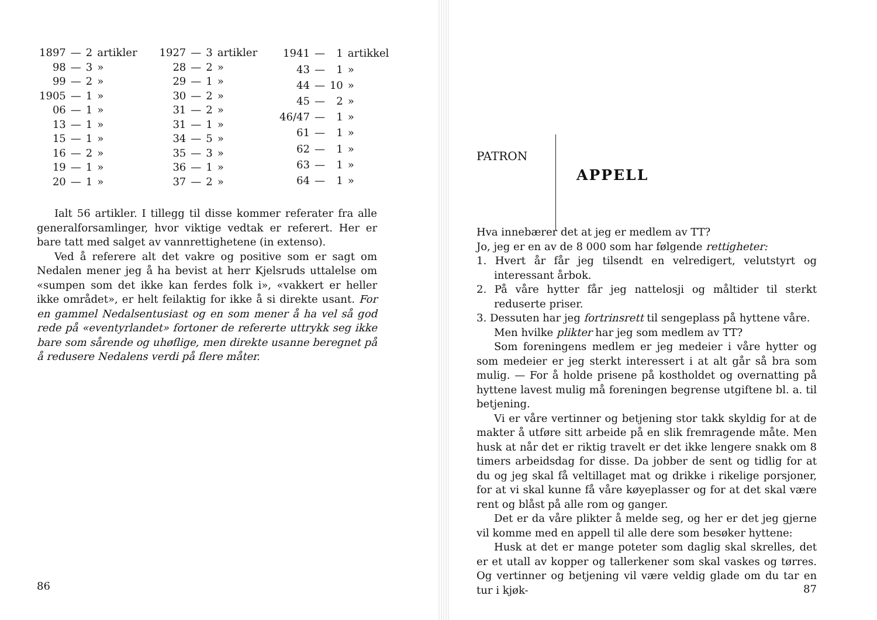| 1897 | — | 2 | artikler |
| 98 | — | 3 | » |
| 99 | — | 2 | » |
| 1905 | — | 1 | » |
| 06 | — | 1 | » |
| 13 | — | 1 | » |
| 15 | — | 1 | » |
| 16 | — | 2 | » |
| 19 | — | 1 | » |
| 20 | — | 1 | » |
| 1927 | — | 3 | artikler |
| 28 | — | 2 | » |
| 29 | — | 1 | » |
| 30 | — | 2 | » |
| 31 | — | 2 | » |
| 31 | — | 1 | » |
| 34 | — | 5 | » |
| 35 | — | 3 | » |
| 36 | — | 1 | » |
| 37 | — | 2 | » |
| 1941 | — | 1 | artikkel |
| 43 | — | 1 | » |
| 44 | — | 10 | » |
| 45 | — | 2 | » |
| 46/47 | — | 1 | » |
| 61 | — | 1 | » |
| 62 | — | 1 | » |
| 63 | — | 1 | » |
| 64 | — | 1 | » |
Ialt 56 artikler. I tillegg til disse kommer referater fra alle generalforsamlinger, hvor viktige vedtak er referert. Her er bare tatt med salget av vannrettighetene (in extenso).
Ved å referere alt det vakre og positive som er sagt om Nedalen mener jeg å ha bevist at herr Kjelsruds uttalelse om «sumpen som det ikke kan ferdes folk i», «vakkert er heller ikke området», er helt feilaktig for ikke å si direkte usant. For en gammel Nedalsentusiast og en som mener å ha vel så god rede på «eventyrlandet» fortoner de refererte uttrykk seg ikke bare som sårende og uhøflige, men direkte usanne beregnet på å redusere Nedalens verdi på flere måter.
86
PATRON
APPELL
Hva innebærer det at jeg er medlem av TT?
Jo, jeg er en av de 8 000 som har følgende rettigheter:
1. Hvert år får jeg tilsendt en velredigert, velutstyrt og interessant årbok.
2. På våre hytter får jeg nattelosji og måltider til sterkt reduserte priser.
3. Dessuten har jeg fortrinsrett til sengeplass på hyttene våre.
Men hvilke plikter har jeg som medlem av TT?
Som foreningens medlem er jeg medeier i våre hytter og som medeier er jeg sterkt interessert i at alt går så bra som mulig. — For å holde prisene på kostholdet og overnatting på hyttene lavest mulig må foreningen begrense utgiftene bl. a. til betjening.
Vi er våre vertinner og betjening stor takk skyldig for at de makter å utføre sitt arbeide på en slik fremragende måte. Men husk at når det er riktig travelt er det ikke lengere snakk om 8 timers arbeidsdag for disse. Da jobber de sent og tidlig for at du og jeg skal få veltillaget mat og drikke i rikelige porsjoner, for at vi skal kunne få våre køyeplasser og for at det skal være rent og blåst på alle rom og ganger.
Det er da våre plikter å melde seg, og her er det jeg gjerne vil komme med en appell til alle dere som besøker hyttene:
Husk at det er mange poteter som daglig skal skrelles, det er et utall av kopper og tallerkener som skal vaskes og tørres. Og vertinner og betjening vil være veldig glade om du tar en tur i kjøk-
87